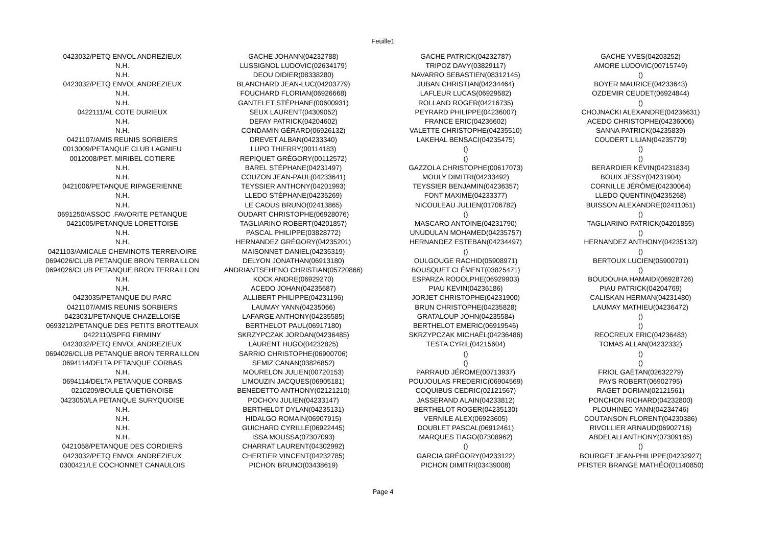Feuille1
| 0423032/PETQ ENVOL ANDREZIEUX | GACHE JOHANN(04232788) | GACHE PATRICK(04232787) | GACHE YVES(04203252) |
| N.H. | LUSSIGNOL LUDOVIC(02634179) | TRIPOZ DAVY(03829117) | AMORE LUDOVIC(00715749) |
| N.H. | DEOU DIDIER(08338280) | NAVARRO SEBASTIEN(08312145) | () |
| 0423032/PETQ ENVOL ANDREZIEUX | BLANCHARD JEAN-LUC(04203779) | JUBAN CHRISTIAN(04234464) | BOYER MAURICE(04233643) |
| N.H. | FOUCHARD FLORIAN(06926668) | LAFLEUR LUCAS(06929582) | OZDEMIR CEUDET(06924844) |
| N.H. | GANTELET STÉPHANE(00600931) | ROLLAND ROGER(04216735) | () |
| 0422111/AL COTE DURIEUX | SEUX LAURENT(04309052) | PEYRARD PHILIPPE(04236007) | CHOJNACKI ALEXANDRE(04236631) |
| N.H. | DEFAY PATRICK(04204602) | FRANCE ERIC(04236602) | ACEDO CHRISTOPHE(04236006) |
| N.H. | CONDAMIN GÉRARD(06926132) | VALETTE CHRISTOPHE(04235510) | SANNA PATRICK(04235839) |
| 0421107/AMIS REUNIS SORBIERS | DREVET ALBAN(04233340) | LAKEHAL BENSACI(04235475) | COUDERT LILIAN(04235779) |
| 0013009/PETANQUE CLUB LAGNIEU | LUPO THIERRY(00114183) | () | () |
| 0012008/PET. MIRIBEL COTIERE | REPIQUET GRÉGORY(00112572) | () | () |
| N.H. | BAREL STÉPHANE(04231497) | GAZZOLA CHRISTOPHE(00617073) | BERARDIER KÉVIN(04231834) |
| N.H. | COUZON JEAN-PAUL(04233641) | MOULY DIMITRI(04233492) | BOUIX JESSY(04231904) |
| 0421006/PETANQUE RIPAGERIENNE | TEYSSIER ANTHONY(04201993) | TEYSSIER BENJAMIN(04236357) | CORNILLE JÉRÔME(04230064) |
| N.H. | LLEDO STÉPHANE(04235269) | FONT MAXIME(04233377) | LLEDO QUENTIN(04235268) |
| N.H. | LE CAOUS BRUNO(02413865) | NICOULEAU JULIEN(01706782) | BUISSON ALEXANDRE(02411051) |
| 0691250/ASSOC .FAVORITE PETANQUE | OUDART CHRISTOPHE(06928076) | () | () |
| 0421005/PETANQUE LORETTOISE | TAGLIARINO ROBERT(04201857) | MASCARO ANTOINE(04231790) | TAGLIARINO PATRICK(04201855) |
| N.H. | PASCAL PHILIPPE(03828772) | UNUDULAN MOHAMED(04235757) | () |
| N.H. | HERNANDEZ GRÉGORY(04235201) | HERNANDEZ ESTEBAN(04234497) | HERNANDEZ ANTHONY(04235132) |
| 0421103/AMICALE CHEMINOTS TERRENOIRE | MAISONNET DANIEL(04235319) | () | () |
| 0694026/CLUB PETANQUE BRON TERRAILLON | DELYON JONATHAN(06913180) | OULGOUGE RACHID(05908971) | BERTOUX LUCIEN(05900701) |
| 0694026/CLUB PETANQUE BRON TERRAILLON | ANDRIANTSEHENO CHRISTIAN(05720866) | BOUSQUET CLÉMENT(03825471) | () |
| N.H. | KOCK ANDRE(06929270) | ESPARZA RODOLPHE(06929903) | BOUDOUHA HAMAIDI(06928726) |
| N.H. | ACEDO JOHAN(04235687) | PIAU KEVIN(04236186) | PIAU PATRICK(04204769) |
| 0423035/PETANQUE DU PARC | ALLIBERT PHILIPPE(04231196) | JORJET CHRISTOPHE(04231900) | CALISKAN HERMAN(04231480) |
| 0421107/AMIS REUNIS SORBIERS | LAUMAY YANN(04235066) | BRUN CHRISTOPHE(04235828) | LAUMAY MATHIEU(04236472) |
| 0423031/PETANQUE CHAZELLOISE | LAFARGE ANTHONY(04235585) | GRATALOUP JOHN(04235584) | () |
| 0693212/PETANQUE DES PETITS BROTTEAUX | BERTHELOT PAUL(06917180) | BERTHELOT EMERIC(06919546) | () |
| 0422110/SPFG FIRMINY | SKRZYPCZAK JORDAN(04236485) | SKRZYPCZAK MICHAËL(04236486) | REOCREUX ERIC(04236483) |
| 0423032/PETQ ENVOL ANDREZIEUX | LAURENT HUGO(04232825) | TESTA CYRIL(04215604) | TOMAS ALLAN(04232332) |
| 0694026/CLUB PETANQUE BRON TERRAILLON | SARRIO CHRISTOPHE(06900706) | () | () |
| 0694114/DELTA PETANQUE CORBAS | SEMIZ CANAN(03826852) | () | () |
| N.H. | MOURELON JULIEN(00720153) | PARRAUD JÉROME(00713937) | FRIOL GAËTAN(02632279) |
| 0694114/DELTA PETANQUE CORBAS | LIMOUZIN JACQUES(06905181) | POUJOULAS FREDERIC(06904569) | PAYS ROBERT(06902795) |
| 0210209/BOULE QUETIGNOISE | BENEDETTO ANTHONY(02121210) | COQUIBUS CEDRIC(02121567) | RAGET DORIAN(02121561) |
| 0423050/LA PETANQUE SURYQUOISE | POCHON JULIEN(04233147) | JASSERAND ALAIN(04233812) | PONCHON RICHARD(04232800) |
| N.H. | BERTHELOT DYLAN(04235131) | BERTHELOT ROGER(04235130) | PLOUHINEC YANN(04234746) |
| N.H. | HIDALGO ROMAIN(06907915) | VERNILE ALEX(06923605) | COUTANSON FLORENT(04230386) |
| N.H. | GUICHARD CYRILLE(06922445) | DOUBLET PASCAL(06912461) | RIVOLLIER ARNAUD(06902716) |
| N.H. | ISSA MOUSSA(07307093) | MARQUES TIAGO(07308962) | ABDELALI ANTHONY(07309185) |
| 0421058/PETANQUE DES CORDIERS | CHARRAT LAURENT(04302992) | () | () |
| 0423032/PETQ ENVOL ANDREZIEUX | CHERTIER VINCENT(04232785) | GARCIA GRÉGORY(04233122) | BOURGET JEAN-PHILIPPE(04232927) |
| 0300421/LE COCHONNET CANAULOIS | PICHON BRUNO(03438619) | PICHON DIMITRI(03439008) | PFISTER BRANGE MATHÉO(01140850) |
Page 4